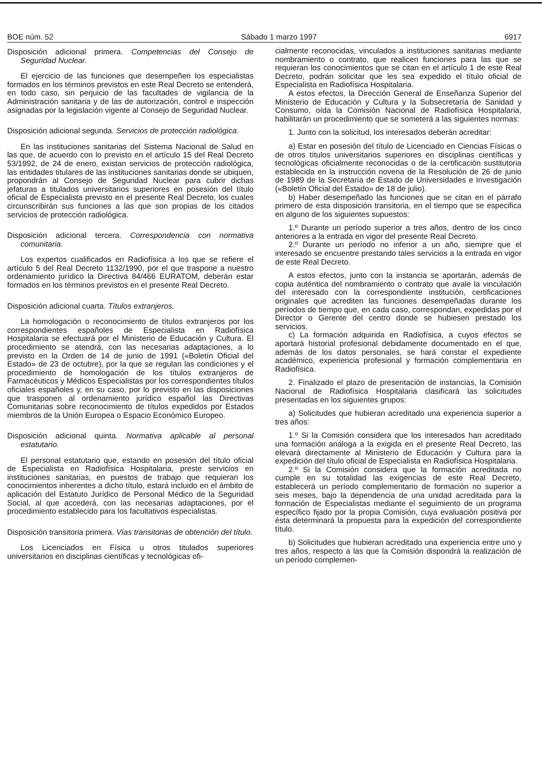BOE núm. 52 Sábado 1 marzo 1997 6917
Disposición adicional primera. Competencias del Consejo de Seguridad Nuclear.
El ejercicio de las funciones que desempeñen los especialistas formados en los términos previstos en este Real Decreto se entenderá, en todo caso, sin perjuicio de las facultades de vigilancia de la Administración sanitaria y de las de autorización, control e inspección asignadas por la legislación vigente al Consejo de Seguridad Nuclear.
Disposición adicional segunda. Servicios de protección radiológica.
En las instituciones sanitarias del Sistema Nacional de Salud en las que, de acuerdo con lo previsto en el artículo 15 del Real Decreto 53/1992, de 24 de enero, existan servicios de protección radiológica, las entidades titulares de las instituciones sanitarias donde se ubiquen, propondrán al Consejo de Seguridad Nuclear para cubrir dichas jefaturas a titulados universitarios superiores en posesión del título oficial de Especialista previsto en el presente Real Decreto, los cuales circunscribirán sus funciones a las que son propias de los citados servicios de protección radiológica.
Disposición adicional tercera. Correspondencia con normativa comunitaria.
Los expertos cualificados en Radiofísica a los que se refiere el artículo 5 del Real Decreto 1132/1990, por el que traspone a nuestro ordenamiento jurídico la Directiva 84/466 EURATOM, deberán estar formados en los términos previstos en el presente Real Decreto.
Disposición adicional cuarta. Títulos extranjeros.
La homologación o reconocimiento de títulos extranjeros por los correspondientes españoles de Especialista en Radiofísica Hospitalaria se efectuará por el Ministerio de Educación y Cultura. El procedimiento se atendrá, con las necesarias adaptaciones, a lo previsto en la Orden de 14 de junio de 1991 («Boletín Oficial del Estado» de 23 de octubre), por la que se regulan las condiciones y el procedimiento de homologación de los títulos extranjeros de Farmacéuticos y Médicos Especialistas por los correspondientes títulos oficiales españoles y, en su caso, por lo previsto en las disposiciones que trasponen al ordenamiento jurídico español las Directivas Comunitarias sobre reconocimiento de títulos expedidos por Estados miembros de la Unión Europea o Espacio Económico Europeo.
Disposición adicional quinta. Normativa aplicable al personal estatutario.
El personal estatutario que, estando en posesión del título oficial de Especialista en Radiofísica Hospitalaria, preste servicios en instituciones sanitarias, en puestos de trabajo que requieran los conocimientos inherentes a dicho título, estará incluido en el ámbito de aplicación del Estatuto Jurídico de Personal Médico de la Seguridad Social, al que accederá, con las necesarias adaptaciones, por el procedimiento establecido para los facultativos especialistas.
Disposición transitoria primera. Vías transitorias de obtención del título.
Los Licenciados en Física u otros titulados superiores universitarios en disciplinas científicas y tecnológicas ofi-
cialmente reconocidas, vinculados a instituciones sanitarias mediante nombramiento o contrato, que realicen funciones para las que se requieran los conocimientos que se citan en el artículo 1 de este Real Decreto, podrán solicitar que les sea expedido el título oficial de Especialista en Radiofísica Hospitalaria.
A estos efectos, la Dirección General de Enseñanza Superior del Ministerio de Educación y Cultura y la Subsecretaría de Sanidad y Consumo, oída la Comisión Nacional de Radiofísica Hospitalaria, habilitarán un procedimiento que se someterá a las siguientes normas:
1. Junto con la solicitud, los interesados deberán acreditar:
a) Estar en posesión del título de Licenciado en Ciencias Físicas o de otros títulos universitarios superiores en disciplinas científicas y tecnológicas oficialmente reconocidas o de la certificación sustitutoria establecida en la instrucción novena de la Resolución de 26 de junio de 1989 de la Secretaría de Estado de Universidades e Investigación («Boletín Oficial del Estado» de 18 de julio).
b) Haber desempeñado las funciones que se citan en el párrafo primero de esta disposición transitoria, en el tiempo que se especifica en alguno de los siguientes supuestos:
1.º Durante un período superior a tres años, dentro de los cinco anteriores a la entrada en vigor del presente Real Decreto.
2.º Durante un período no inferior a un año, siempre que el interesado se encuentre prestando tales servicios a la entrada en vigor de este Real Decreto.
A estos efectos, junto con la instancia se aportarán, además de copia auténtica del nombramiento o contrato que avale la vinculación del interesado con la correspondiente institución, certificaciones originales que acrediten las funciones desempeñadas durante los períodos de tiempo que, en cada caso, correspondan, expedidas por el Director o Gerente del centro donde se hubiesen prestado los servicios.
c) La formación adquirida en Radiofísica, a cuyos efectos se aportará historial profesional debidamente documentado en el que, además de los datos personales, se hará constar el expediente académico, experiencia profesional y formación complementaria en Radiofísica.
2. Finalizado el plazo de presentación de instancias, la Comisión Nacional de Radiofísica Hospitalaria clasificará las solicitudes presentadas en los siguientes grupos:
a) Solicitudes que hubieran acreditado una experiencia superior a tres años:
1.º Si la Comisión considera que los interesados han acreditado una formación análoga a la exigida en el presente Real Decreto, las elevará directamente al Ministerio de Educación y Cultura para la expedición del título oficial de Especialista en Radiofísica Hospitalaria.
2.º Si la Comisión considera que la formación acreditada no cumple en su totalidad las exigencias de este Real Decreto, establecerá un período complementario de formación no superior a seis meses, bajo la dependencia de una unidad acreditada para la formación de Especialistas mediante el seguimiento de un programa específico fijado por la propia Comisión, cuya evaluación positiva por ésta determinará la propuesta para la expedición del correspondiente título.
b) Solicitudes que hubieran acreditado una experiencia entre uno y tres años, respecto a las que la Comisión dispondrá la realización de un período complemen-